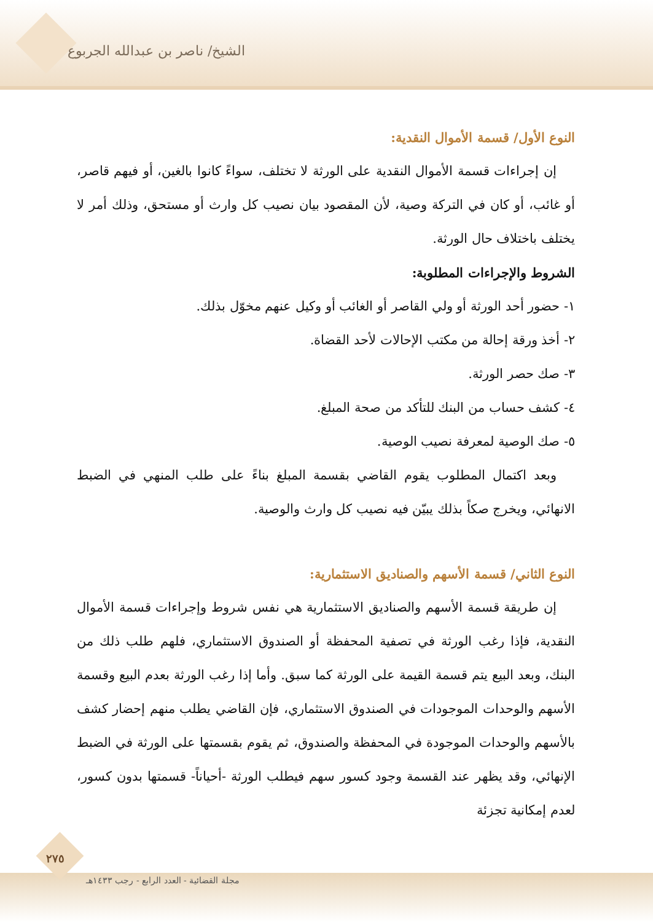الشيخ/ ناصر بن عبدالله الجربوع
النوع الأول/ قسمة الأموال النقدية:
إن إجراءات قسمة الأموال النقدية على الورثة لا تختلف، سواءً كانوا بالغين، أو فيهم قاصر، أو غائب، أو كان في التركة وصية، لأن المقصود بيان نصيب كل وارث أو مستحق، وذلك أمر لا يختلف باختلاف حال الورثة.
الشروط والإجراءات المطلوبة:
١- حضور أحد الورثة أو ولي القاصر أو الغائب أو وكيل عنهم مخوّل بذلك.
٢- أخذ ورقة إحالة من مكتب الإحالات لأحد القضاة.
٣- صك حصر الورثة.
٤- كشف حساب من البنك للتأكد من صحة المبلغ.
٥- صك الوصية لمعرفة نصيب الوصية.
وبعد اكتمال المطلوب يقوم القاضي بقسمة المبلغ بناءً على طلب المنهي في الضبط الانهائي، ويخرج صكاً بذلك يبيّن فيه نصيب كل وارث والوصية.
النوع الثاني/ قسمة الأسهم والصناديق الاستثمارية:
إن طريقة قسمة الأسهم والصناديق الاستثمارية هي نفس شروط وإجراءات قسمة الأموال النقدية، فإذا رغب الورثة في تصفية المحفظة أو الصندوق الاستثماري، فلهم طلب ذلك من البنك، وبعد البيع يتم قسمة القيمة على الورثة كما سبق. وأما إذا رغب الورثة بعدم البيع وقسمة الأسهم والوحدات الموجودات في الصندوق الاستثماري، فإن القاضي يطلب منهم إحضار كشف بالأسهم والوحدات الموجودة في المحفظة والصندوق، ثم يقوم بقسمتها على الورثة في الضبط الإنهائي، وقد يظهر عند القسمة وجود كسور سهم فيطلب الورثة -أحياناً- قسمتها بدون كسور، لعدم إمكانية تجزئة
٢٧٥
مجلة القضائية - العدد الرابع - رجب ١٤٣٣هـ